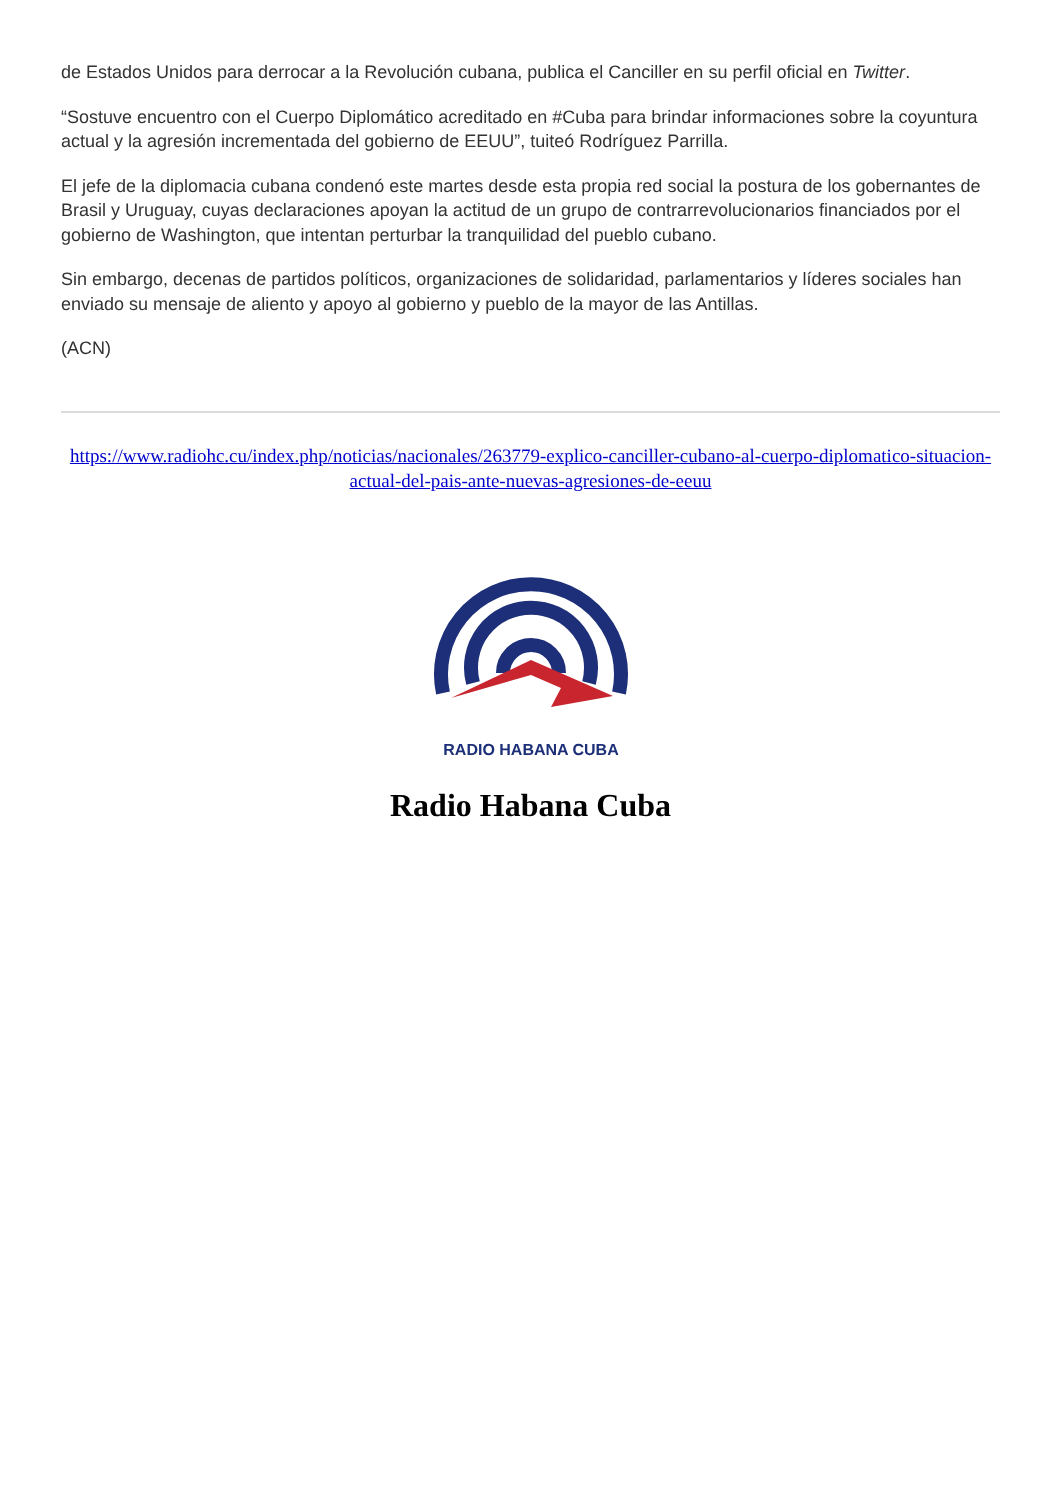de Estados Unidos para derrocar a la Revolución cubana, publica el Canciller en su perfil oficial en Twitter.
“Sostuve encuentro con el Cuerpo Diplomático acreditado en #Cuba para brindar informaciones sobre la coyuntura actual y la agresión incrementada del gobierno de EEUU”, tuiteó Rodríguez Parrilla.
El jefe de la diplomacia cubana condenó este martes desde esta propia red social la postura de los gobernantes de Brasil y Uruguay, cuyas declaraciones apoyan la actitud de un grupo de contrarrevolucionarios financiados por el gobierno de Washington, que intentan perturbar la tranquilidad del pueblo cubano.
Sin embargo, decenas de partidos políticos, organizaciones de solidaridad, parlamentarios y líderes sociales han enviado su mensaje de aliento y apoyo al gobierno y pueblo de la mayor de las Antillas.
(ACN)
https://www.radiohc.cu/index.php/noticias/nacionales/263779-explico-canciller-cubano-al-cuerpo-diplomatico-situacion-actual-del-pais-ante-nuevas-agresiones-de-eeuu
RADIO HABANA CUBA
Radio Habana Cuba